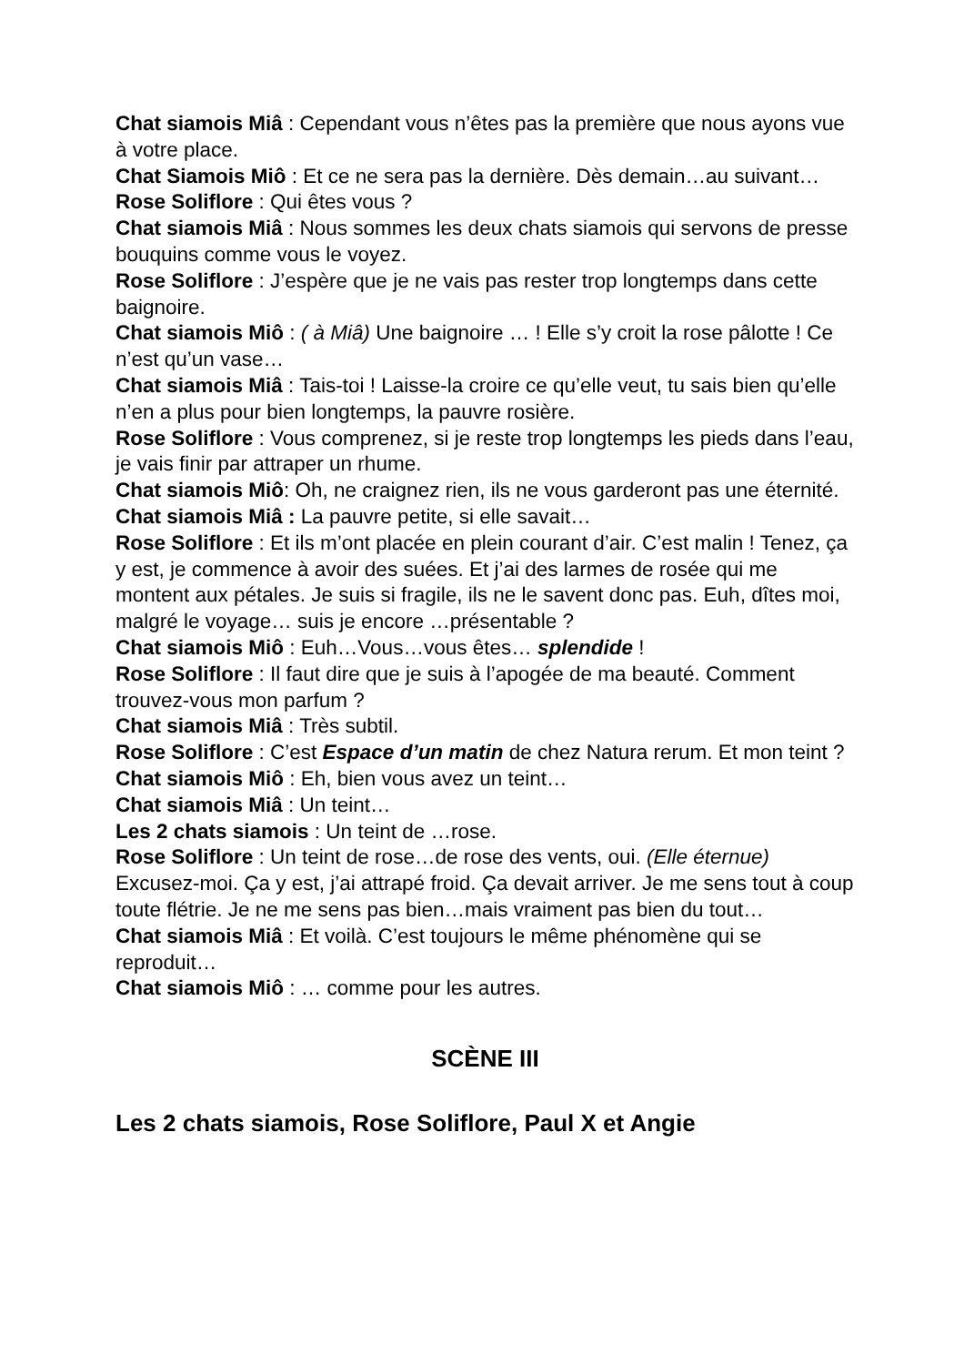Chat siamois Miâ : Cependant vous n’êtes pas la première que nous ayons vue à votre place.
Chat Siamois Miô : Et ce ne sera pas la dernière. Dès demain…au suivant…
Rose Soliflore : Qui êtes vous ?
Chat siamois Miâ : Nous sommes les deux chats siamois qui servons de presse bouquins comme vous le voyez.
Rose Soliflore : J’espère que je ne vais pas rester trop longtemps dans cette baignoire.
Chat siamois Miô : ( à Miâ) Une baignoire … ! Elle s’y croit la rose pâlotte ! Ce n’est qu’un vase…
Chat siamois Miâ : Tais-toi ! Laisse-la croire ce qu’elle veut, tu sais bien qu’elle n’en a plus pour bien longtemps, la pauvre rosière.
Rose Soliflore : Vous comprenez, si je reste trop longtemps les pieds dans l’eau, je vais finir par attraper un rhume.
Chat siamois Miô: Oh, ne craignez rien, ils ne vous garderont pas une éternité.
Chat siamois Miâ : La pauvre petite, si elle savait…
Rose Soliflore : Et ils m’ont placée en plein courant d’air. C’est malin ! Tenez, ça y est, je commence à avoir des suées. Et j’ai des larmes de rosée qui me montent aux pétales. Je suis si fragile, ils ne le savent donc pas. Euh, dîtes moi, malgré le voyage… suis je encore …présentable ?
Chat siamois Miô : Euh…Vous…vous êtes… splendide !
Rose Soliflore : Il faut dire que je suis à l’apogée de ma beauté. Comment trouvez-vous mon parfum ?
Chat siamois Miâ : Très subtil.
Rose Soliflore : C’est Espace d’un matin de chez Natura rerum. Et mon teint ?
Chat siamois Miô : Eh, bien vous avez un teint…
Chat siamois Miâ : Un teint…
Les 2 chats siamois : Un teint de …rose.
Rose Soliflore : Un teint de rose…de rose des vents, oui. (Elle éternue) Excusez-moi. Ça y est, j’ai attrapé froid. Ça devait arriver. Je me sens tout à coup toute flétrie. Je ne me sens pas bien…mais vraiment pas bien du tout…
Chat siamois Miâ : Et voilà. C’est toujours le même phénomène qui se reproduit…
Chat siamois Miô : … comme pour les autres.
SCÈNE III
Les 2 chats siamois, Rose Soliflore, Paul X et Angie